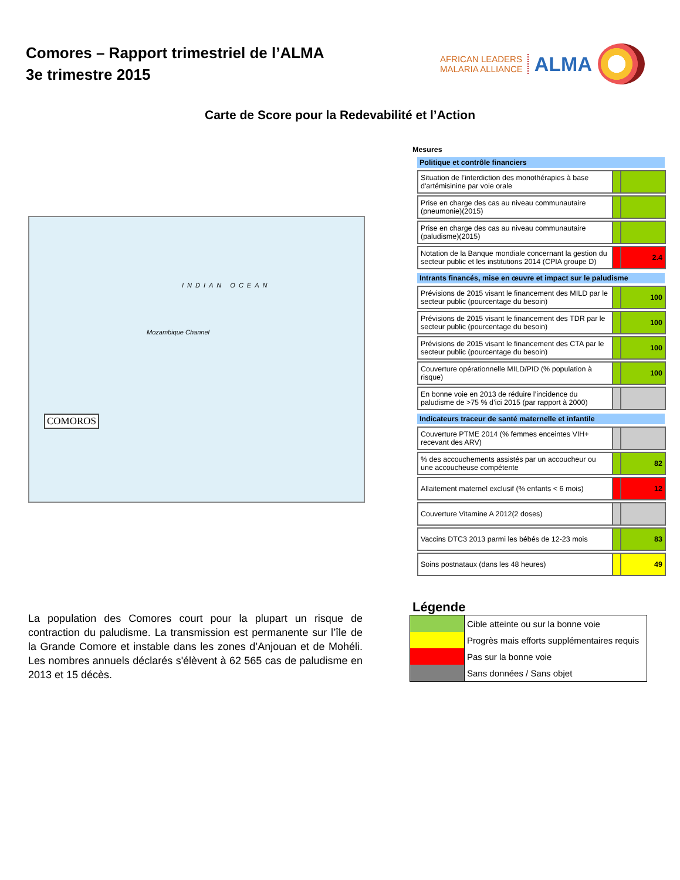Comores – Rapport trimestriel de l’ALMA
3e trimestre 2015
AFRICAN LEADERS
MALARIA ALLIANCE
ALMA
Carte de Score pour la Redevabilité et l’Action
INDIAN OCEAN
Mozambique Channel
COMOROS
Mesures
Politique et contrôle financiers
| Situation de l’interdiction des monothérapies à base d'artémisinine par voie orale | | |
| Prise en charge des cas au niveau communautaire (pneumonie)(2015) | | |
| Prise en charge des cas au niveau communautaire (paludisme)(2015) | | |
| Notation de la Banque mondiale concernant la gestion du secteur public et les institutions 2014 (CPIA groupe D) | | 2.4 |
Intrants financés, mise en œuvre et impact sur le paludisme
| Prévisions de 2015 visant le financement des MILD par le secteur public (pourcentage du besoin) | | 100 |
| Prévisions de 2015 visant le financement des TDR par le secteur public (pourcentage du besoin) | | 100 |
| Prévisions de 2015 visant le financement des CTA par le secteur public (pourcentage du besoin) | | 100 |
| Couverture opérationnelle MILD/PID (% population à risque) | | 100 |
| En bonne voie en 2013 de réduire l’incidence du paludisme de >75 % d’ici 2015 (par rapport à 2000) | | |
Indicateurs traceur de santé maternelle et infantile
| Couverture PTME 2014 (% femmes enceintes VIH+ recevant des ARV) | | |
| % des accouchements assistés par un accoucheur ou une accoucheuse compétente | | 82 |
| Allaitement maternel exclusif (% enfants < 6 mois) | | 12 |
| Couverture Vitamine A 2012(2 doses) | | |
| Vaccins DTC3 2013 parmi les bébés de 12-23 mois | | 83 |
| Soins postnataux (dans les 48 heures) | | 49 |
La population des Comores court pour la plupart un risque de contraction du paludisme. La transmission est permanente sur l’île de la Grande Comore et instable dans les zones d’Anjouan et de Mohéli. Les nombres annuels déclarés s'élèvent à 62 565 cas de paludisme en 2013 et 15 décès.
Légende
| | Cible atteinte ou sur la bonne voie |
| | Progrès mais efforts supplémentaires requis |
| | Pas sur la bonne voie |
| | Sans données / Sans objet |